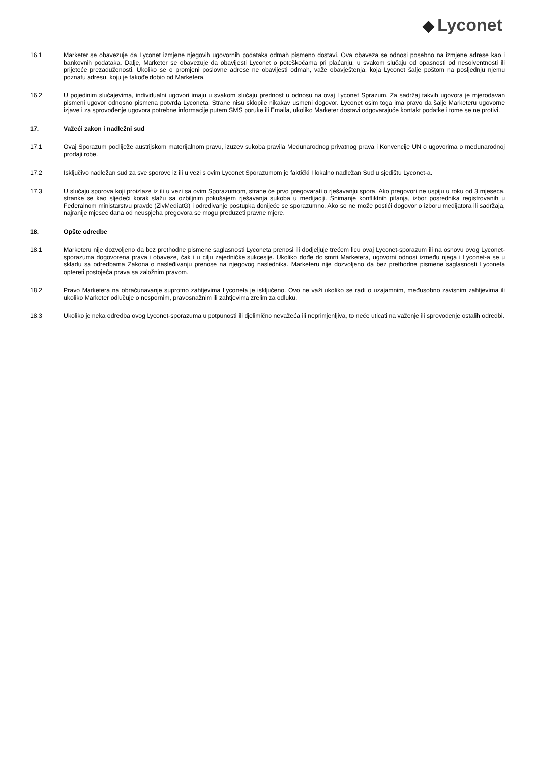◆ Lyconet
16.1 Marketer se obavezuje da Lyconet izmjene njegovih ugovornih podataka odmah pismeno dostavi. Ova obaveza se odnosi posebno na izmjene adrese kao i bankovnih podataka. Dalje, Marketer se obavezuje da obavijesti Lyconet o poteškoćama pri plaćanju, u svakom slučaju od opasnosti od nesolventnosti ili prijeteće prezaduženosti. Ukoliko se o promjeni poslovne adrese ne obavijesti odmah, važe obavještenja, koja Lyconet šalje poštom na posljednju njemu poznatu adresu, koju je takođe dobio od Marketera.
16.2 U pojedinim slučajevima, individualni ugovori imaju u svakom slučaju prednost u odnosu na ovaj Lyconet Sprazum. Za sadržaj takvih ugovora je mjerodavan pismeni ugovor odnosno pismena potvrda Lyconeta. Strane nisu sklopile nikakav usmeni dogovor. Lyconet osim toga ima pravo da šalje Marketeru ugovorne izjave i za sprovođenje ugovora potrebne informacije putem SMS poruke ili Emaila, ukoliko Marketer dostavi odgovarajuće kontakt podatke i tome se ne protivi.
17. Važeći zakon i nadležni sud
17.1 Ovaj Sporazum podliježe austrijskom materijalnom pravu, izuzev sukoba pravila Međunarodnog privatnog prava i Konvencije UN o ugovorima o međunarodnoj prodaji robe.
17.2 Isključivo nadležan sud za sve sporove iz ili u vezi s ovim Lyconet Sporazumom je faktički I lokalno nadležan Sud u sjedištu Lyconet-a.
17.3 U slučaju sporova koji proizlaze iz ili u vezi sa ovim Sporazumom, strane će prvo pregovarati o rješavanju spora. Ako pregovori ne uspiju u roku od 3 mjeseca, stranke se kao sljedeći korak slažu sa ozbiljnim pokušajem rješavanja sukoba u medijaciji. Snimanje konfliktnih pitanja, izbor posrednika registrovanih u Federalnom ministarstvu pravde (ZivMediatG) i određivanje postupka donijeće se sporazumno. Ako se ne može postići dogovor o izboru medijatora ili sadržaja, najranije mjesec dana od neuspjeha pregovora se mogu preduzeti pravne mjere.
18. Opšte odredbe
18.1 Marketeru nije dozvoljeno da bez prethodne pismene saglasnosti Lyconeta prenosi ili dodjeljuje trećem licu ovaj Lyconet-sporazum ili na osnovu ovog Lyconet-sporazuma dogovorena prava i obaveze, čak i u cilju zajedničke sukcesije. Ukoliko dođe do smrti Marketera, ugovorni odnosi između njega i Lyconet-a se u skladu sa odredbama Zakona o nasleđivanju prenose na njegovog naslednika. Marketeru nije dozvoljeno da bez prethodne pismene saglasnosti Lyconeta optereti postojeća prava sa založnim pravom.
18.2 Pravo Marketera na obračunavanje suprotno zahtjevima Lyconeta je isključeno. Ovo ne važi ukoliko se radi o uzajamnim, međusobno zavisnim zahtjevima ili ukoliko Marketer odlučuje o nespornim, pravosnažnim ili zahtjevima zrelim za odluku.
18.3 Ukoliko je neka odredba ovog Lyconet-sporazuma u potpunosti ili djelimično nevažeća ili neprimjenljiva, to neće uticati na važenje ili sprovođenje ostalih odredbi.